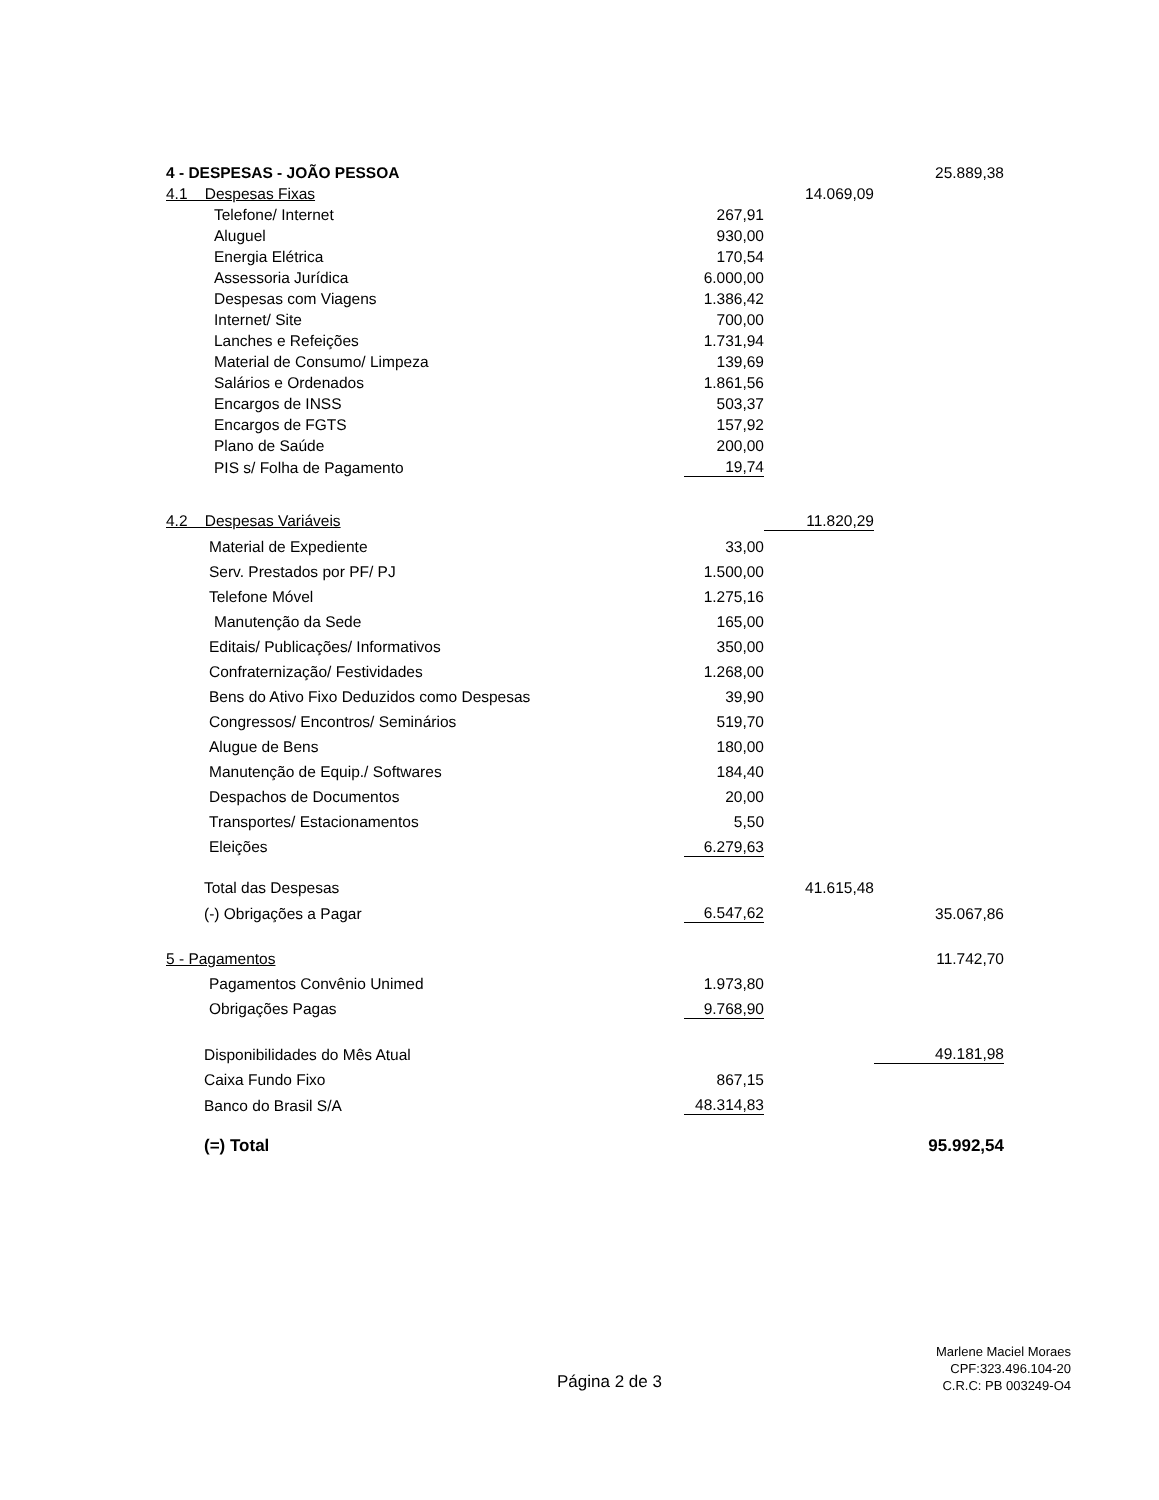| 4 - DESPESAS - JOÃO PESSOA | | | 25.889,38 |
| 4.1 Despesas Fixas | | 14.069,09 | |
| Telefone/ Internet | 267,91 | | |
| Aluguel | 930,00 | | |
| Energia Elétrica | 170,54 | | |
| Assessoria Jurídica | 6.000,00 | | |
| Despesas com Viagens | 1.386,42 | | |
| Internet/ Site | 700,00 | | |
| Lanches e Refeições | 1.731,94 | | |
| Material de Consumo/ Limpeza | 139,69 | | |
| Salários e Ordenados | 1.861,56 | | |
| Encargos de INSS | 503,37 | | |
| Encargos de FGTS | 157,92 | | |
| Plano de Saúde | 200,00 | | |
| PIS s/ Folha de Pagamento | 19,74 | | |
| 4.2 Despesas Variáveis | | 11.820,29 | |
| Material de Expediente | 33,00 | | |
| Serv. Prestados por PF/ PJ | 1.500,00 | | |
| Telefone Móvel | 1.275,16 | | |
| Manutenção da Sede | 165,00 | | |
| Editais/ Publicações/ Informativos | 350,00 | | |
| Confraternização/ Festividades | 1.268,00 | | |
| Bens do Ativo Fixo Deduzidos como Despesas | 39,90 | | |
| Congressos/ Encontros/ Seminários | 519,70 | | |
| Alugue de Bens | 180,00 | | |
| Manutenção de Equip./ Softwares | 184,40 | | |
| Despachos de Documentos | 20,00 | | |
| Transportes/ Estacionamentos | 5,50 | | |
| Eleições | 6.279,63 | | |
| Total das Despesas | | 41.615,48 | |
| (-) Obrigações a Pagar | 6.547,62 | | 35.067,86 |
| 5 - Pagamentos | | | 11.742,70 |
| Pagamentos Convênio Unimed | 1.973,80 | | |
| Obrigações Pagas | 9.768,90 | | |
| Disponibilidades do Mês Atual | | | 49.181,98 |
| Caixa Fundo Fixo | 867,15 | | |
| Banco do Brasil S/A | 48.314,83 | | |
| (=) Total | | | 95.992,54 |
Página 2 de 3
Marlene Maciel Moraes
CPF:323.496.104-20
C.R.C: PB 003249-O4